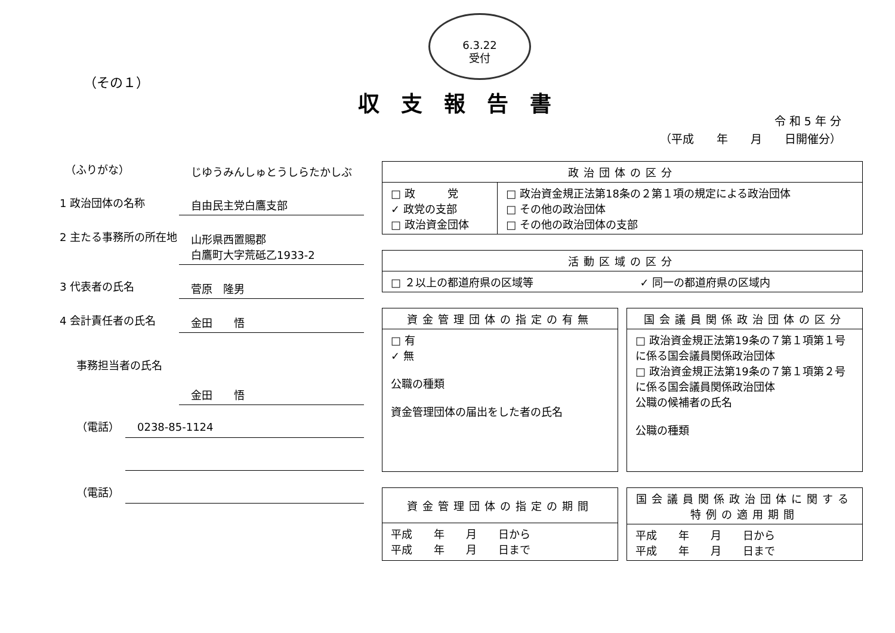6.3.22
受付
（その１）
収支報告書
令 和 5 年 分
（平成　　年　　月　　日開催分）
　（ふりがな）
じゆうみんしゅとうしらたかしぶ
1 政治団体の名称
自由民主党白鷹支部
2 主たる事務所の所在地
山形県西置賜郡
白鷹町大字荒砥乙1933-2
3 代表者の氏名
菅原　隆男
4 会計責任者の氏名
金田　　悟
事務担当者の氏名
金田　　悟
（電話）
0238-85-1124
（電話）
| 政治団体の区分 | |
| --- | --- |
| □ 政 党 ✓ 政党の支部 □ 政治資金団体 | □ 政治資金規正法第18条の２第１項の規定による政治団体 □ その他の政治団体 □ その他の政治団体の支部 |
| 活動区域の区分 | |
| --- | --- |
| □ ２以上の都道府県の区域等 | ✓ 同一の都道府県の区域内 |
| 資金管理団体の指定の有無 |
| --- |
| □ 有 ✓ 無 公職の種類 資金管理団体の届出をした者の氏名 |
| 国会議員関係政治団体の区分 |
| --- |
| □ 政治資金規正法第19条の７第１項第１号に係る国会議員関係政治団体 □ 政治資金規正法第19条の７第１項第２号に係る国会議員関係政治団体 公職の候補者の氏名 公職の種類 |
| 資金管理団体の指定の期間 |
| --- |
| 平成 年 月 日から 平成 年 月 日まで |
| 国会議員関係政治団体に関する 特例の適用期間 |
| --- |
| 平成 年 月 日から 平成 年 月 日まで |